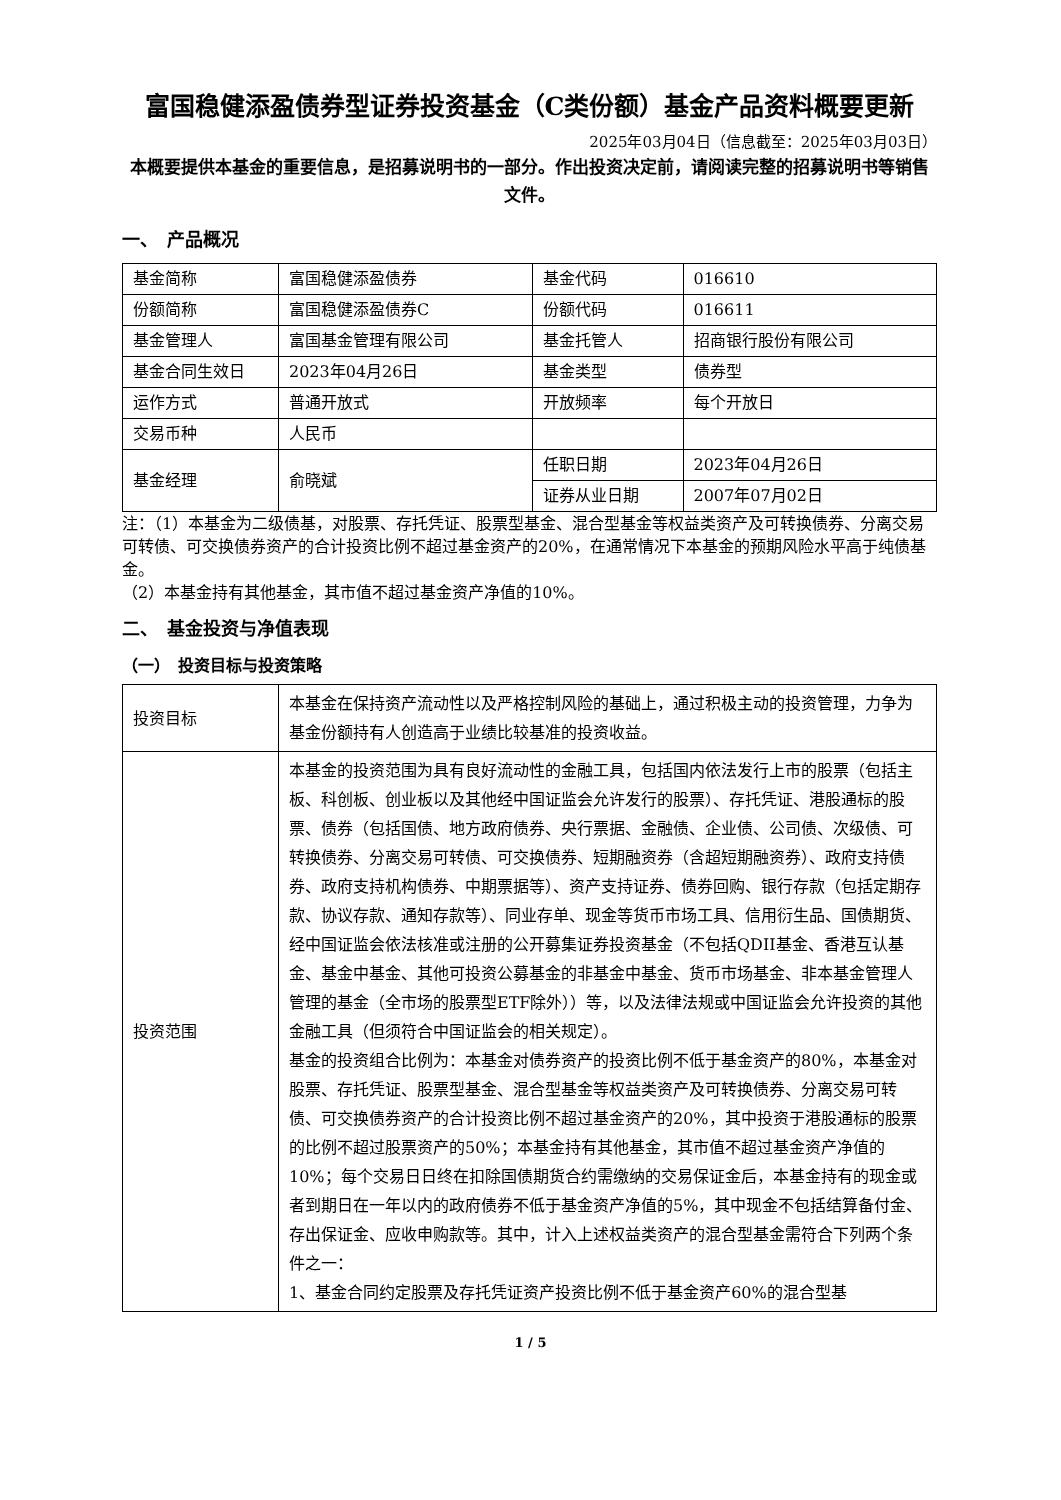富国稳健添盈债券型证券投资基金（C类份额）基金产品资料概要更新
2025年03月04日（信息截至：2025年03月03日）
本概要提供本基金的重要信息，是招募说明书的一部分。作出投资决定前，请阅读完整的招募说明书等销售文件。
一、　产品概况
| 基金简称 | 富国稳健添盈债券 | 基金代码 | 016610 |
| 份额简称 | 富国稳健添盈债券C | 份额代码 | 016611 |
| 基金管理人 | 富国基金管理有限公司 | 基金托管人 | 招商银行股份有限公司 |
| 基金合同生效日 | 2023年04月26日 | 基金类型 | 债券型 |
| 运作方式 | 普通开放式 | 开放频率 | 每个开放日 |
| 交易币种 | 人民币 | | |
| 基金经理 | 俞晓斌 | 任职日期 | 2023年04月26日 |
| | | 证券从业日期 | 2007年07月02日 |
注：（1）本基金为二级债基，对股票、存托凭证、股票型基金、混合型基金等权益类资产及可转换债券、分离交易可转债、可交换债券资产的合计投资比例不超过基金资产的20%，在通常情况下本基金的预期风险水平高于纯债基金。
（2）本基金持有其他基金，其市值不超过基金资产净值的10%。
二、　基金投资与净值表现
（一）　投资目标与投资策略
| 投资目标 | 本基金在保持资产流动性以及严格控制风险的基础上，通过积极主动的投资管理，力争为基金份额持有人创造高于业绩比较基准的投资收益。 |
| 投资范围 | 本基金的投资范围为具有良好流动性的金融工具，包括国内依法发行上市的股票（包括主板、科创板、创业板以及其他经中国证监会允许发行的股票）、存托凭证、港股通标的股票、债券（包括国债、地方政府债券、央行票据、金融债、企业债、公司债、次级债、可转换债券、分离交易可转债、可交换债券、短期融资券（含超短期融资券）、政府支持债券、政府支持机构债券、中期票据等）、资产支持证券、债券回购、银行存款（包括定期存款、协议存款、通知存款等）、同业存单、现金等货币市场工具、信用衍生品、国债期货、经中国证监会依法核准或注册的公开募集证券投资基金（不包括QDII基金、香港互认基金、基金中基金、其他可投资公募基金的非基金中基金、货币市场基金、非本基金管理人管理的基金（全市场的股票型ETF除外））等，以及法律法规或中国证监会允许投资的其他金融工具（但须符合中国证监会的相关规定）。 基金的投资组合比例为：本基金对债券资产的投资比例不低于基金资产的80%，本基金对股票、存托凭证、股票型基金、混合型基金等权益类资产及可转换债券、分离交易可转债、可交换债券资产的合计投资比例不超过基金资产的20%，其中投资于港股通标的股票的比例不超过股票资产的50%；本基金持有其他基金，其市值不超过基金资产净值的10%；每个交易日日终在扣除国债期货合约需缴纳的交易保证金后，本基金持有的现金或者到期日在一年以内的政府债券不低于基金资产净值的5%，其中现金不包括结算备付金、存出保证金、应收申购款等。其中，计入上述权益类资产的混合型基金需符合下列两个条件之一： 1、基金合同约定股票及存托凭证资产投资比例不低于基金资产60%的混合型基 |
1 / 5